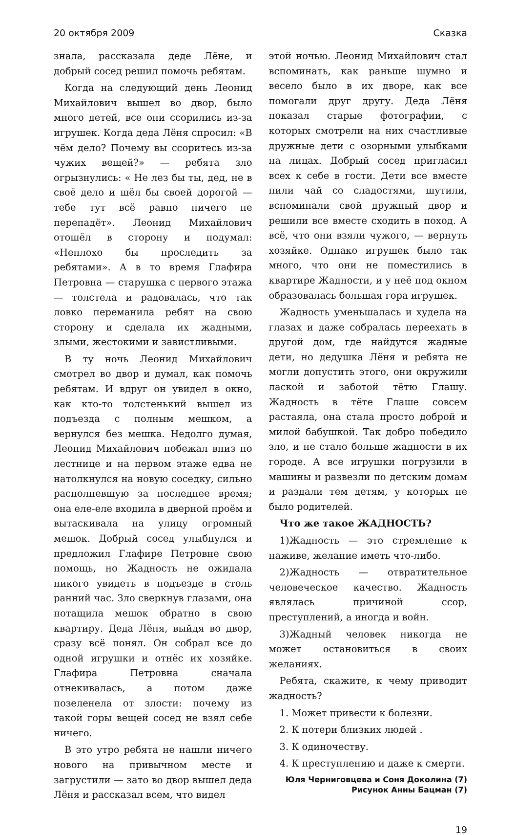20 октября 2009 Сказка
знала, рассказала деде Лёне, и добрый сосед решил помочь ребятам.
Когда на следующий день Леонид Михайлович вышел во двор, было много детей, все они ссорились из-за игрушек. Когда деда Лёня спросил: «В чём дело? Почему вы ссоритесь из-за чужих вещей?» — ребята зло огрызнулись: « Не лез бы ты, дед, не в своё дело и шёл бы своей дорогой — тебе тут всё равно ничего не перепадёт». Леонид Михайлович отошёл в сторону и подумал: «Неплохо бы проследить за ребятами». А в то время Глафира Петровна — старушка с первого этажа — толстела и радовалась, что так ловко переманила ребят на свою сторону и сделала их жадными, злыми, жестокими и завистливыми.
В ту ночь Леонид Михайлович смотрел во двор и думал, как помочь ребятам. И вдруг он увидел в окно, как кто-то толстенький вышел из подъезда с полным мешком, а вернулся без мешка. Недолго думая, Леонид Михайлович побежал вниз по лестнице и на первом этаже едва не натолкнулся на новую соседку, сильно располневшую за последнее время; она еле-еле входила в дверной проём и вытаскивала на улицу огромный мешок. Добрый сосед улыбнулся и предложил Глафире Петровне свою помощь, но Жадность не ожидала никого увидеть в подъезде в столь ранний час. Зло сверкнув глазами, она потащила мешок обратно в свою квартиру. Деда Лёня, выйдя во двор, сразу всё понял. Он собрал все до одной игрушки и отнёс их хозяйке. Глафира Петровна сначала отнекивалась, а потом даже позеленела от злости: почему из такой горы вещей сосед не взял себе ничего.
В это утро ребята не нашли ничего нового на привычном месте и загрустили — зато во двор вышел деда Лёня и рассказал всем, что видел
этой ночью. Леонид Михайлович стал вспоминать, как раньше шумно и весело было в их дворе, как все помогали друг другу. Деда Лёня показал старые фотографии, с которых смотрели на них счастливые дружные дети с озорными улыбками на лицах. Добрый сосед пригласил всех к себе в гости. Дети все вместе пили чай со сладостями, шутили, вспоминали свой дружный двор и решили все вместе сходить в поход. А всё, что они взяли чужого, — вернуть хозяйке. Однако игрушек было так много, что они не поместились в квартире Жадности, и у неё под окном образовалась большая гора игрушек.
Жадность уменьшалась и худела на глазах и даже собралась переехать в другой дом, где найдутся жадные дети, но дедушка Лёня и ребята не могли допустить этого, они окружили лаской и заботой тётю Глашу. Жадность в тёте Глаше совсем растаяла, она стала просто доброй и милой бабушкой. Так добро победило зло, и не стало больше жадности в их городе. А все игрушки погрузили в машины и развезли по детским домам и раздали тем детям, у которых не было родителей.
Что же такое ЖАДНОСТЬ?
1)Жадность — это стремление к наживе, желание иметь что-либо.
2)Жадность — отвратительное человеческое качество. Жадность являлась причиной ссор, преступлений, а иногда и войн.
3)Жадный человек никогда не может остановиться в своих желаниях.
Ребята, скажите, к чему приводит жадность?
1. Может привести к болезни.
2. К потери близких людей .
3. К одиночеству.
4. К преступлению и даже к смерти.
Юля Черниговцева и Соня Доколина (7)
Рисунок Анны Бацман (7)
19